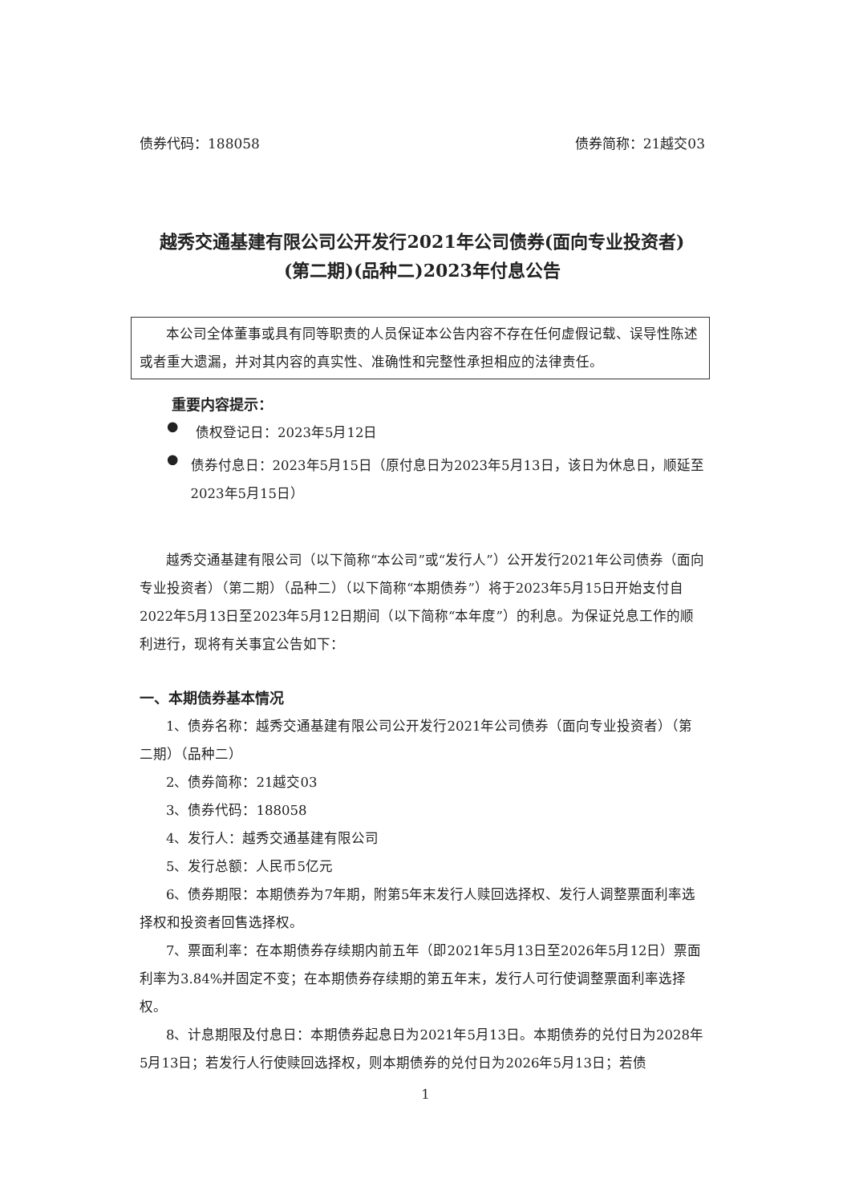债券代码：188058 债券简称：21越交03
越秀交通基建有限公司公开发行2021年公司债券(面向专业投资者)
(第二期)(品种二)2023年付息公告
本公司全体董事或具有同等职责的人员保证本公告内容不存在任何虚假记载、误导性陈述或者重大遗漏，并对其内容的真实性、准确性和完整性承担相应的法律责任。
重要内容提示：
●
债权登记日：2023年5月12日
●
债券付息日：2023年5月15日（原付息日为2023年5月13日，该日为休息日，顺延至2023年5月15日）
越秀交通基建有限公司（以下简称“本公司”或“发行人”）公开发行2021年公司债券（面向专业投资者）（第二期）（品种二）（以下简称“本期债券”）将于2023年5月15日开始支付自2022年5月13日至2023年5月12日期间（以下简称“本年度”）的利息。为保证兑息工作的顺利进行，现将有关事宜公告如下：
一、本期债券基本情况
1、债券名称：越秀交通基建有限公司公开发行2021年公司债券（面向专业投资者）（第二期）（品种二）
2、债券简称：21越交03
3、债券代码：188058
4、发行人：越秀交通基建有限公司
5、发行总额：人民币5亿元
6、债券期限：本期债券为7年期，附第5年末发行人赎回选择权、发行人调整票面利率选择权和投资者回售选择权。
7、票面利率：在本期债券存续期内前五年（即2021年5月13日至2026年5月12日）票面利率为3.84%并固定不变；在本期债券存续期的第五年末，发行人可行使调整票面利率选择权。
8、计息期限及付息日：本期债券起息日为2021年5月13日。本期债券的兑付日为2028年5月13日；若发行人行使赎回选择权，则本期债券的兑付日为2026年5月13日；若债
1